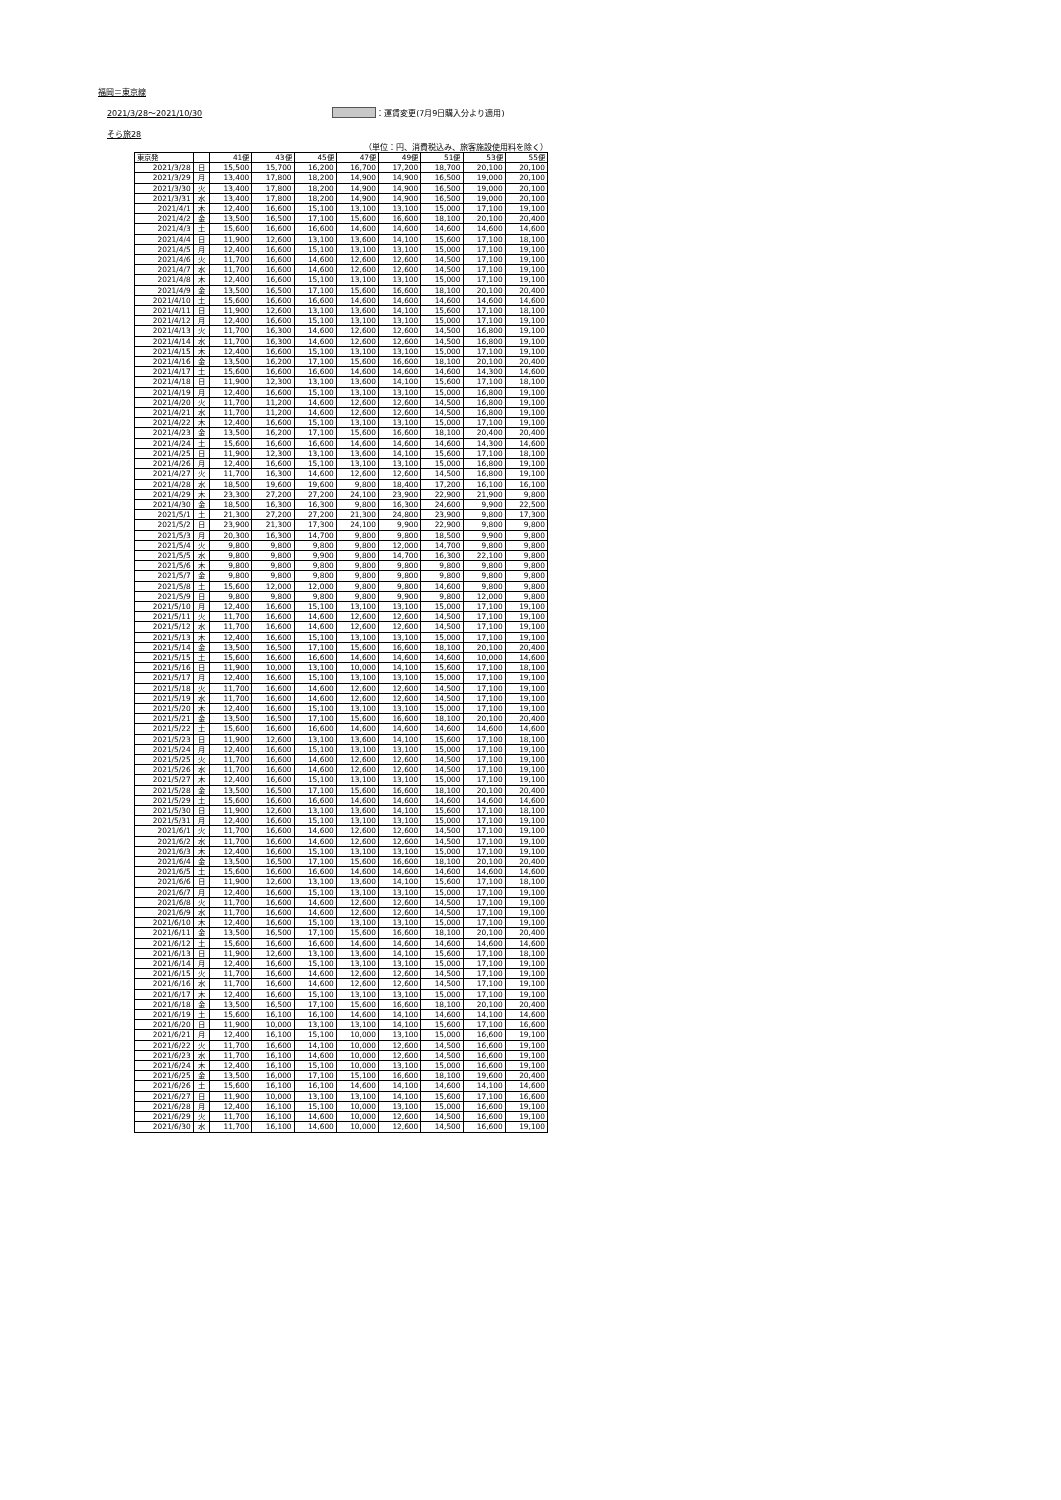福岡＝東京線
2021/3/28〜2021/10/30 ：運賃変更(7月9日購入分より適用)
そら旅28
（単位：円、消費税込み、旅客施設使用料を除く）
| 東京発 | | 41便 | 43便 | 45便 | 47便 | 49便 | 51便 | 53便 | 55便 |
| --- | --- | --- | --- | --- | --- | --- | --- | --- | --- |
| 2021/3/28 | 日 | 15,500 | 15,700 | 16,200 | 16,700 | 17,200 | 18,700 | 20,100 | 20,100 |
| 2021/3/29 | 月 | 13,400 | 17,800 | 18,200 | 14,900 | 14,900 | 16,500 | 19,000 | 20,100 |
| 2021/3/30 | 火 | 13,400 | 17,800 | 18,200 | 14,900 | 14,900 | 16,500 | 19,000 | 20,100 |
| 2021/3/31 | 水 | 13,400 | 17,800 | 18,200 | 14,900 | 14,900 | 16,500 | 19,000 | 20,100 |
| 2021/4/1 | 木 | 12,400 | 16,600 | 15,100 | 13,100 | 13,100 | 15,000 | 17,100 | 19,100 |
| 2021/4/2 | 金 | 13,500 | 16,500 | 17,100 | 15,600 | 16,600 | 18,100 | 20,100 | 20,400 |
| 2021/4/3 | 土 | 15,600 | 16,600 | 16,600 | 14,600 | 14,600 | 14,600 | 14,600 | 14,600 |
| 2021/4/4 | 日 | 11,900 | 12,600 | 13,100 | 13,600 | 14,100 | 15,600 | 17,100 | 18,100 |
| 2021/4/5 | 月 | 12,400 | 16,600 | 15,100 | 13,100 | 13,100 | 15,000 | 17,100 | 19,100 |
| 2021/4/6 | 火 | 11,700 | 16,600 | 14,600 | 12,600 | 12,600 | 14,500 | 17,100 | 19,100 |
| 2021/4/7 | 水 | 11,700 | 16,600 | 14,600 | 12,600 | 12,600 | 14,500 | 17,100 | 19,100 |
| 2021/4/8 | 木 | 12,400 | 16,600 | 15,100 | 13,100 | 13,100 | 15,000 | 17,100 | 19,100 |
| 2021/4/9 | 金 | 13,500 | 16,500 | 17,100 | 15,600 | 16,600 | 18,100 | 20,100 | 20,400 |
| 2021/4/10 | 土 | 15,600 | 16,600 | 16,600 | 14,600 | 14,600 | 14,600 | 14,600 | 14,600 |
| 2021/4/11 | 日 | 11,900 | 12,600 | 13,100 | 13,600 | 14,100 | 15,600 | 17,100 | 18,100 |
| 2021/4/12 | 月 | 12,400 | 16,600 | 15,100 | 13,100 | 13,100 | 15,000 | 17,100 | 19,100 |
| 2021/4/13 | 火 | 11,700 | 16,300 | 14,600 | 12,600 | 12,600 | 14,500 | 16,800 | 19,100 |
| 2021/4/14 | 水 | 11,700 | 16,300 | 14,600 | 12,600 | 12,600 | 14,500 | 16,800 | 19,100 |
| 2021/4/15 | 木 | 12,400 | 16,600 | 15,100 | 13,100 | 13,100 | 15,000 | 17,100 | 19,100 |
| 2021/4/16 | 金 | 13,500 | 16,200 | 17,100 | 15,600 | 16,600 | 18,100 | 20,100 | 20,400 |
| 2021/4/17 | 土 | 15,600 | 16,600 | 16,600 | 14,600 | 14,600 | 14,600 | 14,300 | 14,600 |
| 2021/4/18 | 日 | 11,900 | 12,300 | 13,100 | 13,600 | 14,100 | 15,600 | 17,100 | 18,100 |
| 2021/4/19 | 月 | 12,400 | 16,600 | 15,100 | 13,100 | 13,100 | 15,000 | 16,800 | 19,100 |
| 2021/4/20 | 火 | 11,700 | 11,200 | 14,600 | 12,600 | 12,600 | 14,500 | 16,800 | 19,100 |
| 2021/4/21 | 水 | 11,700 | 11,200 | 14,600 | 12,600 | 12,600 | 14,500 | 16,800 | 19,100 |
| 2021/4/22 | 木 | 12,400 | 16,600 | 15,100 | 13,100 | 13,100 | 15,000 | 17,100 | 19,100 |
| 2021/4/23 | 金 | 13,500 | 16,200 | 17,100 | 15,600 | 16,600 | 18,100 | 20,400 | 20,400 |
| 2021/4/24 | 土 | 15,600 | 16,600 | 16,600 | 14,600 | 14,600 | 14,600 | 14,300 | 14,600 |
| 2021/4/25 | 日 | 11,900 | 12,300 | 13,100 | 13,600 | 14,100 | 15,600 | 17,100 | 18,100 |
| 2021/4/26 | 月 | 12,400 | 16,600 | 15,100 | 13,100 | 13,100 | 15,000 | 16,800 | 19,100 |
| 2021/4/27 | 火 | 11,700 | 16,300 | 14,600 | 12,600 | 12,600 | 14,500 | 16,800 | 19,100 |
| 2021/4/28 | 水 | 18,500 | 19,600 | 19,600 | 9,800 | 18,400 | 17,200 | 16,100 | 16,100 |
| 2021/4/29 | 木 | 23,300 | 27,200 | 27,200 | 24,100 | 23,900 | 22,900 | 21,900 | 9,800 |
| 2021/4/30 | 金 | 18,500 | 16,300 | 16,300 | 9,800 | 16,300 | 24,600 | 9,900 | 22,500 |
| 2021/5/1 | 土 | 21,300 | 27,200 | 27,200 | 21,300 | 24,800 | 23,900 | 9,800 | 17,300 |
| 2021/5/2 | 日 | 23,900 | 21,300 | 17,300 | 24,100 | 9,900 | 22,900 | 9,800 | 9,800 |
| 2021/5/3 | 月 | 20,300 | 16,300 | 14,700 | 9,800 | 9,800 | 18,500 | 9,900 | 9,800 |
| 2021/5/4 | 火 | 9,800 | 9,800 | 9,800 | 9,800 | 12,000 | 14,700 | 9,800 | 9,800 |
| 2021/5/5 | 水 | 9,800 | 9,800 | 9,900 | 9,800 | 14,700 | 16,300 | 22,100 | 9,800 |
| 2021/5/6 | 木 | 9,800 | 9,800 | 9,800 | 9,800 | 9,800 | 9,800 | 9,800 | 9,800 |
| 2021/5/7 | 金 | 9,800 | 9,800 | 9,800 | 9,800 | 9,800 | 9,800 | 9,800 | 9,800 |
| 2021/5/8 | 土 | 15,600 | 12,000 | 12,000 | 9,800 | 9,800 | 14,600 | 9,800 | 9,800 |
| 2021/5/9 | 日 | 9,800 | 9,800 | 9,800 | 9,800 | 9,900 | 9,800 | 12,000 | 9,800 |
| 2021/5/10 | 月 | 12,400 | 16,600 | 15,100 | 13,100 | 13,100 | 15,000 | 17,100 | 19,100 |
| 2021/5/11 | 火 | 11,700 | 16,600 | 14,600 | 12,600 | 12,600 | 14,500 | 17,100 | 19,100 |
| 2021/5/12 | 水 | 11,700 | 16,600 | 14,600 | 12,600 | 12,600 | 14,500 | 17,100 | 19,100 |
| 2021/5/13 | 木 | 12,400 | 16,600 | 15,100 | 13,100 | 13,100 | 15,000 | 17,100 | 19,100 |
| 2021/5/14 | 金 | 13,500 | 16,500 | 17,100 | 15,600 | 16,600 | 18,100 | 20,100 | 20,400 |
| 2021/5/15 | 土 | 15,600 | 16,600 | 16,600 | 14,600 | 14,600 | 14,600 | 10,000 | 14,600 |
| 2021/5/16 | 日 | 11,900 | 10,000 | 13,100 | 10,000 | 14,100 | 15,600 | 17,100 | 18,100 |
| 2021/5/17 | 月 | 12,400 | 16,600 | 15,100 | 13,100 | 13,100 | 15,000 | 17,100 | 19,100 |
| 2021/5/18 | 火 | 11,700 | 16,600 | 14,600 | 12,600 | 12,600 | 14,500 | 17,100 | 19,100 |
| 2021/5/19 | 水 | 11,700 | 16,600 | 14,600 | 12,600 | 12,600 | 14,500 | 17,100 | 19,100 |
| 2021/5/20 | 木 | 12,400 | 16,600 | 15,100 | 13,100 | 13,100 | 15,000 | 17,100 | 19,100 |
| 2021/5/21 | 金 | 13,500 | 16,500 | 17,100 | 15,600 | 16,600 | 18,100 | 20,100 | 20,400 |
| 2021/5/22 | 土 | 15,600 | 16,600 | 16,600 | 14,600 | 14,600 | 14,600 | 14,600 | 14,600 |
| 2021/5/23 | 日 | 11,900 | 12,600 | 13,100 | 13,600 | 14,100 | 15,600 | 17,100 | 18,100 |
| 2021/5/24 | 月 | 12,400 | 16,600 | 15,100 | 13,100 | 13,100 | 15,000 | 17,100 | 19,100 |
| 2021/5/25 | 火 | 11,700 | 16,600 | 14,600 | 12,600 | 12,600 | 14,500 | 17,100 | 19,100 |
| 2021/5/26 | 水 | 11,700 | 16,600 | 14,600 | 12,600 | 12,600 | 14,500 | 17,100 | 19,100 |
| 2021/5/27 | 木 | 12,400 | 16,600 | 15,100 | 13,100 | 13,100 | 15,000 | 17,100 | 19,100 |
| 2021/5/28 | 金 | 13,500 | 16,500 | 17,100 | 15,600 | 16,600 | 18,100 | 20,100 | 20,400 |
| 2021/5/29 | 土 | 15,600 | 16,600 | 16,600 | 14,600 | 14,600 | 14,600 | 14,600 | 14,600 |
| 2021/5/30 | 日 | 11,900 | 12,600 | 13,100 | 13,600 | 14,100 | 15,600 | 17,100 | 18,100 |
| 2021/5/31 | 月 | 12,400 | 16,600 | 15,100 | 13,100 | 13,100 | 15,000 | 17,100 | 19,100 |
| 2021/6/1 | 火 | 11,700 | 16,600 | 14,600 | 12,600 | 12,600 | 14,500 | 17,100 | 19,100 |
| 2021/6/2 | 水 | 11,700 | 16,600 | 14,600 | 12,600 | 12,600 | 14,500 | 17,100 | 19,100 |
| 2021/6/3 | 木 | 12,400 | 16,600 | 15,100 | 13,100 | 13,100 | 15,000 | 17,100 | 19,100 |
| 2021/6/4 | 金 | 13,500 | 16,500 | 17,100 | 15,600 | 16,600 | 18,100 | 20,100 | 20,400 |
| 2021/6/5 | 土 | 15,600 | 16,600 | 16,600 | 14,600 | 14,600 | 14,600 | 14,600 | 14,600 |
| 2021/6/6 | 日 | 11,900 | 12,600 | 13,100 | 13,600 | 14,100 | 15,600 | 17,100 | 18,100 |
| 2021/6/7 | 月 | 12,400 | 16,600 | 15,100 | 13,100 | 13,100 | 15,000 | 17,100 | 19,100 |
| 2021/6/8 | 火 | 11,700 | 16,600 | 14,600 | 12,600 | 12,600 | 14,500 | 17,100 | 19,100 |
| 2021/6/9 | 水 | 11,700 | 16,600 | 14,600 | 12,600 | 12,600 | 14,500 | 17,100 | 19,100 |
| 2021/6/10 | 木 | 12,400 | 16,600 | 15,100 | 13,100 | 13,100 | 15,000 | 17,100 | 19,100 |
| 2021/6/11 | 金 | 13,500 | 16,500 | 17,100 | 15,600 | 16,600 | 18,100 | 20,100 | 20,400 |
| 2021/6/12 | 土 | 15,600 | 16,600 | 16,600 | 14,600 | 14,600 | 14,600 | 14,600 | 14,600 |
| 2021/6/13 | 日 | 11,900 | 12,600 | 13,100 | 13,600 | 14,100 | 15,600 | 17,100 | 18,100 |
| 2021/6/14 | 月 | 12,400 | 16,600 | 15,100 | 13,100 | 13,100 | 15,000 | 17,100 | 19,100 |
| 2021/6/15 | 火 | 11,700 | 16,600 | 14,600 | 12,600 | 12,600 | 14,500 | 17,100 | 19,100 |
| 2021/6/16 | 水 | 11,700 | 16,600 | 14,600 | 12,600 | 12,600 | 14,500 | 17,100 | 19,100 |
| 2021/6/17 | 木 | 12,400 | 16,600 | 15,100 | 13,100 | 13,100 | 15,000 | 17,100 | 19,100 |
| 2021/6/18 | 金 | 13,500 | 16,500 | 17,100 | 15,600 | 16,600 | 18,100 | 20,100 | 20,400 |
| 2021/6/19 | 土 | 15,600 | 16,100 | 16,100 | 14,600 | 14,100 | 14,600 | 14,100 | 14,600 |
| 2021/6/20 | 日 | 11,900 | 10,000 | 13,100 | 13,100 | 14,100 | 15,600 | 17,100 | 16,600 |
| 2021/6/21 | 月 | 12,400 | 16,100 | 15,100 | 10,000 | 13,100 | 15,000 | 16,600 | 19,100 |
| 2021/6/22 | 火 | 11,700 | 16,600 | 14,100 | 10,000 | 12,600 | 14,500 | 16,600 | 19,100 |
| 2021/6/23 | 水 | 11,700 | 16,100 | 14,600 | 10,000 | 12,600 | 14,500 | 16,600 | 19,100 |
| 2021/6/24 | 木 | 12,400 | 16,100 | 15,100 | 10,000 | 13,100 | 15,000 | 16,600 | 19,100 |
| 2021/6/25 | 金 | 13,500 | 16,000 | 17,100 | 15,100 | 16,600 | 18,100 | 19,600 | 20,400 |
| 2021/6/26 | 土 | 15,600 | 16,100 | 16,100 | 14,600 | 14,100 | 14,600 | 14,100 | 14,600 |
| 2021/6/27 | 日 | 11,900 | 10,000 | 13,100 | 13,100 | 14,100 | 15,600 | 17,100 | 16,600 |
| 2021/6/28 | 月 | 12,400 | 16,100 | 15,100 | 10,000 | 13,100 | 15,000 | 16,600 | 19,100 |
| 2021/6/29 | 火 | 11,700 | 16,100 | 14,600 | 10,000 | 12,600 | 14,500 | 16,600 | 19,100 |
| 2021/6/30 | 水 | 11,700 | 16,100 | 14,600 | 10,000 | 12,600 | 14,500 | 16,600 | 19,100 |